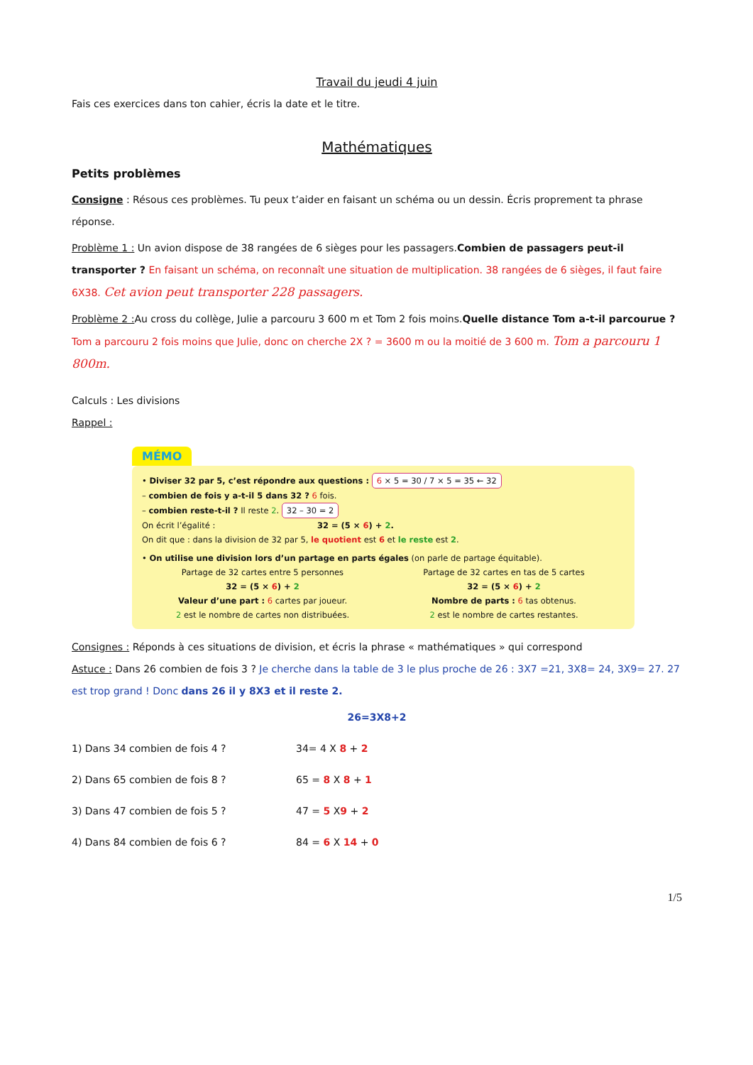Travail du jeudi 4 juin
Fais ces exercices dans ton cahier, écris la date et le titre.
Mathématiques
Petits problèmes
Consigne : Résous ces problèmes. Tu peux t’aider en faisant un schéma ou un dessin. Écris proprement ta phrase réponse.
Problème 1 : Un avion dispose de 38 rangées de 6 sièges pour les passagers.Combien de passagers peut-il transporter ? En faisant un schéma, on reconnaît une situation de multiplication. 38 rangées de 6 sièges, il faut faire 6X38. Cet avion peut transporter 228 passagers.
Problème 2 : Au cross du collège, Julie a parcouru 3 600 m et Tom 2 fois moins.Quelle distance Tom a-t-il parcourue ? Tom a parcouru 2 fois moins que Julie, donc on cherche 2X ? = 3600 m ou la moitié de 3 600 m. Tom a parcouru 1 800m.
Calculs : Les divisions
Rappel :
MÉMO
• Diviser 32 par 5, c’est répondre aux questions : 6 × 5 = 30 / 7 × 5 = 35 ← 32
– combien de fois y a-t-il 5 dans 32 ? 6 fois.
– combien reste-t-il ? Il reste 2. 32 – 30 = 2
On écrit l’égalité : 32 = (5 × 6) + 2.
On dit que : dans la division de 32 par 5, le quotient est 6 et le reste est 2.
• On utilise une division lors d’un partage en parts égales (on parle de partage équitable).
Partage de 32 cartes entre 5 personnes
32 = (5 × 6) + 2
Valeur d’une part : 6 cartes par joueur.
2 est le nombre de cartes non distribuées.
Partage de 32 cartes en tas de 5 cartes
32 = (5 × 6) + 2
Nombre de parts : 6 tas obtenus.
2 est le nombre de cartes restantes.
Consignes : Réponds à ces situations de division, et écris la phrase « mathématiques » qui correspond
Astuce : Dans 26 combien de fois 3 ? Je cherche dans la table de 3 le plus proche de 26 : 3X7 =21, 3X8= 24, 3X9= 27. 27 est trop grand ! Donc dans 26 il y 8X3 et il reste 2.
26=3X8+2
1) Dans 34 combien de fois 4 ? 34= 4 X 8 + 2
2) Dans 65 combien de fois 8 ? 65 = 8 X 8 + 1
3) Dans 47 combien de fois 5 ? 47 = 5 X9 + 2
4) Dans 84 combien de fois 6 ? 84 = 6 X 14 + 0
1/5